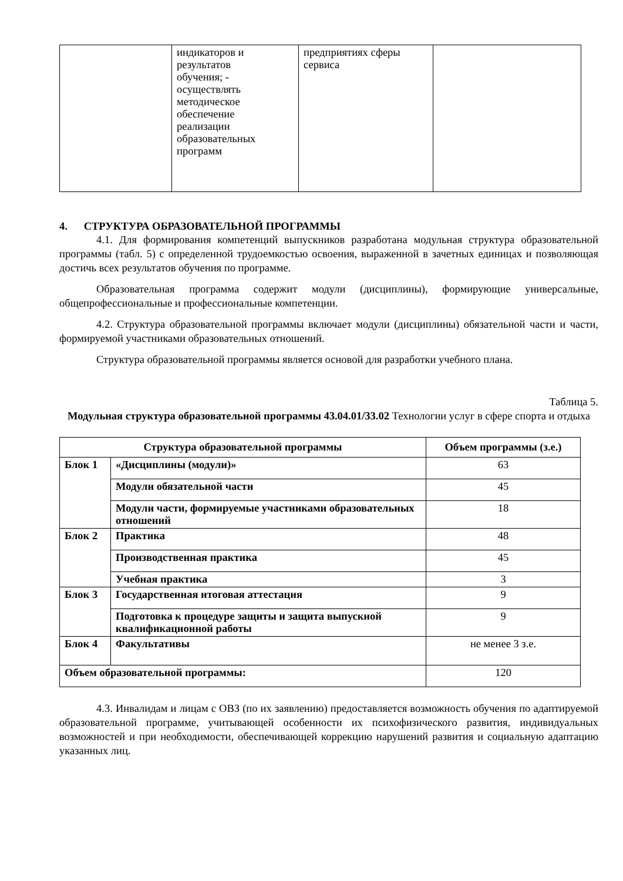| | индикаторов и результатов обучения; - осуществлять методическое обеспечение реализации образовательных программ | предприятиях сферы сервиса | |
4. СТРУКТУРА ОБРАЗОВАТЕЛЬНОЙ ПРОГРАММЫ
4.1. Для формирования компетенций выпускников разработана модульная структура образовательной программы (табл. 5) с определенной трудоемкостью освоения, выраженной в зачетных единицах и позволяющая достичь всех результатов обучения по программе.
Образовательная программа содержит модули (дисциплины), формирующие универсальные, общепрофессиональные и профессиональные компетенции.
4.2. Структура образовательной программы включает модули (дисциплины) обязательной части и части, формируемой участниками образовательных отношений.
Структура образовательной программы является основой для разработки учебного плана.
Таблица 5.
Модульная структура образовательной программы 43.04.01/33.02 Технологии услуг в сфере спорта и отдыха
| Структура образовательной программы | | Объем программы (з.е.) |
| --- | --- | --- |
| Блок 1 | «Дисциплины (модули)» | 63 |
| | Модули обязательной части | 45 |
| | Модули части, формируемые участниками образовательных отношений | 18 |
| Блок 2 | Практика | 48 |
| | Производственная практика | 45 |
| | Учебная практика | 3 |
| Блок 3 | Государственная итоговая аттестация | 9 |
| | Подготовка к процедуре защиты и защита выпускной квалификационной работы | 9 |
| Блок 4 | Факультативы | не менее 3 з.е. |
| Объем образовательной программы: | | 120 |
4.3. Инвалидам и лицам с ОВЗ (по их заявлению) предоставляется возможность обучения по адаптируемой образовательной программе, учитывающей особенности их психофизического развития, индивидуальных возможностей и при необходимости, обеспечивающей коррекцию нарушений развития и социальную адаптацию указанных лиц.